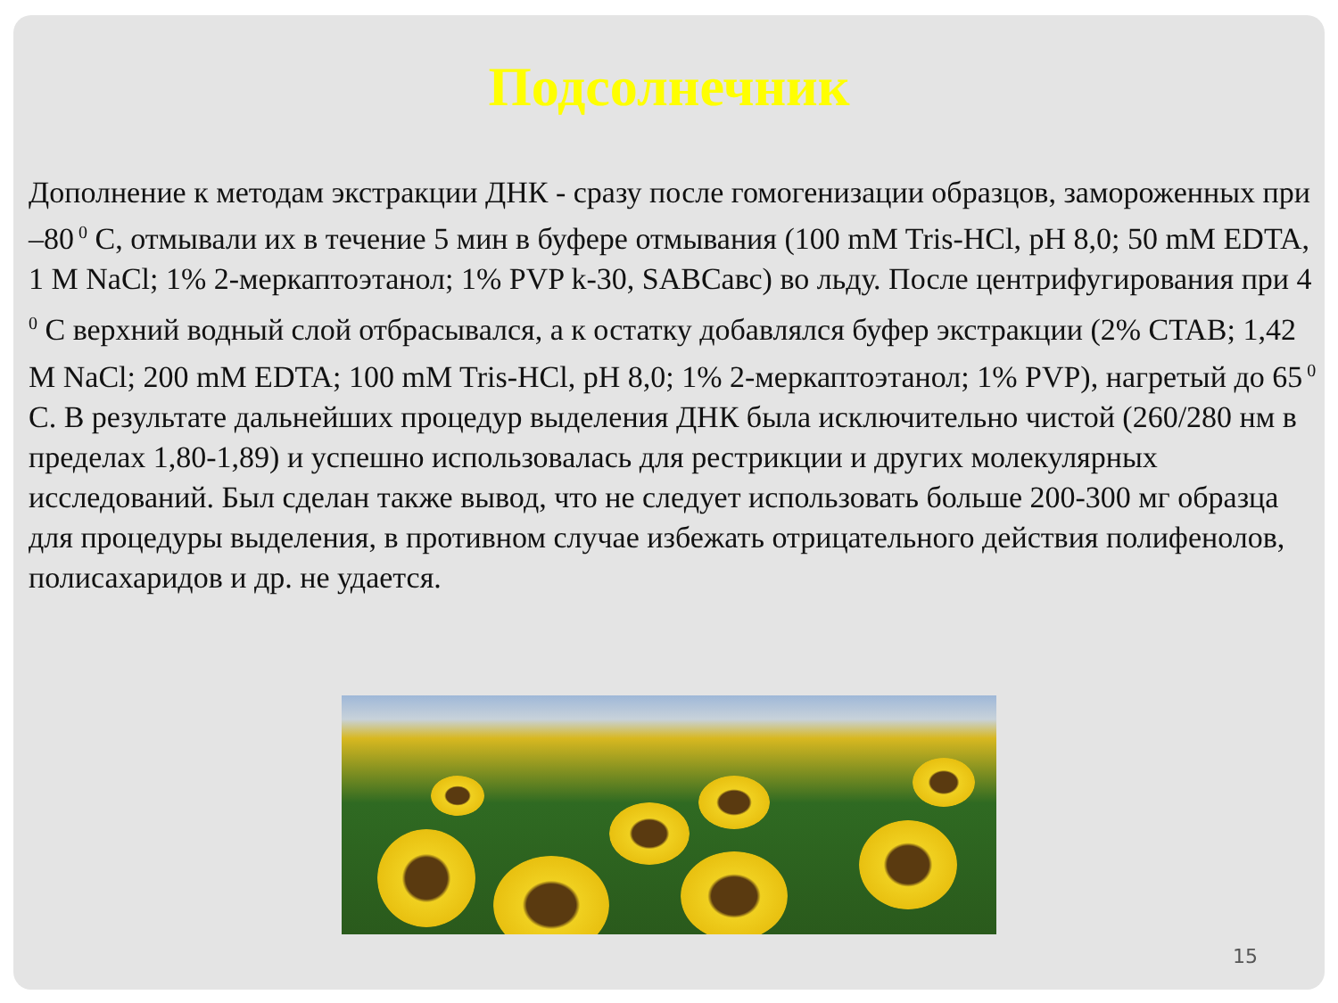Подсолнечник
Дополнение к методам экстракции ДНК - сразу после гомогенизации образцов, замороженных при –80<sup>0</sup> С, отмывали их в течение 5 мин в буфере отмывания (100 mM Tris-HCl, pH 8,0; 50 mM EDTA, 1 M NaCl; 1% 2-меркаптоэтанол; 1% PVP k-30, SABCавс) во льду. После центрифугирования при 4<sup>0</sup> С верхний водный слой отбрасывался, а к остатку добавлялся буфер экстракции (2% CTAB; 1,42 M NaCl; 200 mM EDTA; 100 mM Tris-HCl, pH 8,0; 1% 2-меркаптоэтанол; 1% PVP), нагретый до 65<sup>0</sup> С. В результате дальнейших процедур выделения ДНК была исключительно чистой (260/280 нм в пределах 1,80-1,89) и успешно использовалась для рестрикции и других молекулярных исследований. Был сделан также вывод, что не следует использовать больше 200-300 мг образца для процедуры выделения, в противном случае избежать отрицательного действия полифенолов, полисахаридов и др. не удается.
15